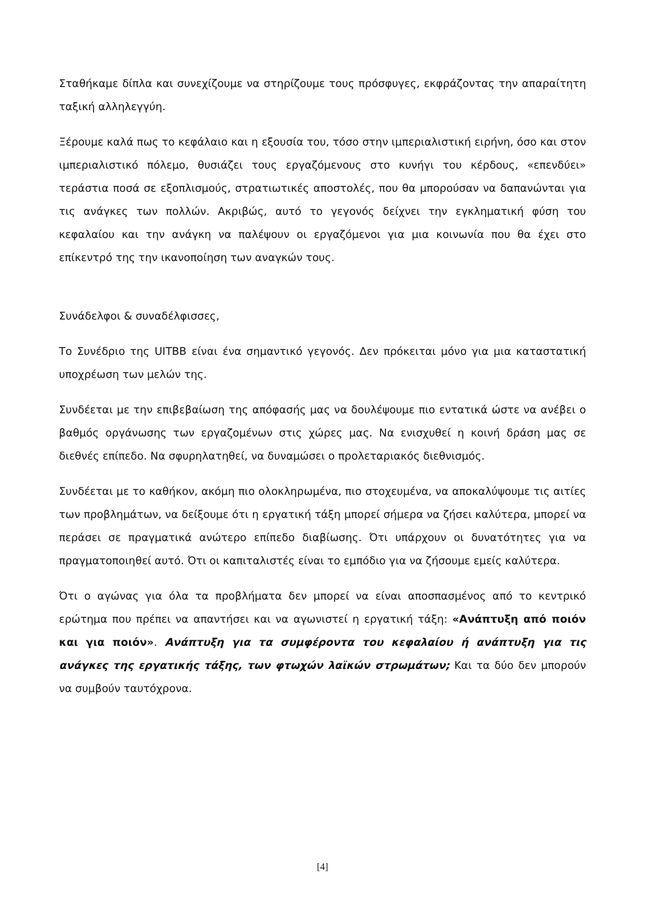Σταθήκαμε δίπλα και συνεχίζουμε να στηρίζουμε τους πρόσφυγες, εκφράζοντας την απαραίτητη ταξική αλληλεγγύη.
Ξέρουμε καλά πως το κεφάλαιο και η εξουσία του, τόσο στην ιμπεριαλιστική ειρήνη, όσο και στον ιμπεριαλιστικό πόλεμο, θυσιάζει τους εργαζόμενους στο κυνήγι του κέρδους, «επενδύει» τεράστια ποσά σε εξοπλισμούς, στρατιωτικές αποστολές, που θα μπορούσαν να δαπανώνται για τις ανάγκες των πολλών. Ακριβώς, αυτό το γεγονός δείχνει την εγκληματική φύση του κεφαλαίου και την ανάγκη να παλέψουν οι εργαζόμενοι για μια κοινωνία που θα έχει στο επίκεντρό της την ικανοποίηση των αναγκών τους.
Συνάδελφοι & συναδέλφισσες,
Το Συνέδριο της UITBB είναι ένα σημαντικό γεγονός. Δεν πρόκειται μόνο για μια καταστατική υποχρέωση των μελών της.
Συνδέεται με την επιβεβαίωση της απόφασής μας να δουλέψουμε πιο εντατικά ώστε να ανέβει ο βαθμός οργάνωσης των εργαζομένων στις χώρες μας. Να ενισχυθεί η κοινή δράση μας σε διεθνές επίπεδο. Να σφυρηλατηθεί, να δυναμώσει ο προλεταριακός διεθνισμός.
Συνδέεται με το καθήκον, ακόμη πιο ολοκληρωμένα, πιο στοχευμένα, να αποκαλύψουμε τις αιτίες των προβλημάτων, να δείξουμε ότι η εργατική τάξη μπορεί σήμερα να ζήσει καλύτερα, μπορεί να περάσει σε πραγματικά ανώτερο επίπεδο διαβίωσης. Ότι υπάρχουν οι δυνατότητες για να πραγματοποιηθεί αυτό. Ότι οι καπιταλιστές είναι το εμπόδιο για να ζήσουμε εμείς καλύτερα.
Ότι ο αγώνας για όλα τα προβλήματα δεν μπορεί να είναι αποσπασμένος από το κεντρικό ερώτημα που πρέπει να απαντήσει και να αγωνιστεί η εργατική τάξη: «Ανάπτυξη από ποιόν και για ποιόν». Ανάπτυξη για τα συμφέροντα του κεφαλαίου ή ανάπτυξη για τις ανάγκες της εργατικής τάξης, των φτωχών λαϊκών στρωμάτων; Και τα δύο δεν μπορούν να συμβούν ταυτόχρονα.
[4]